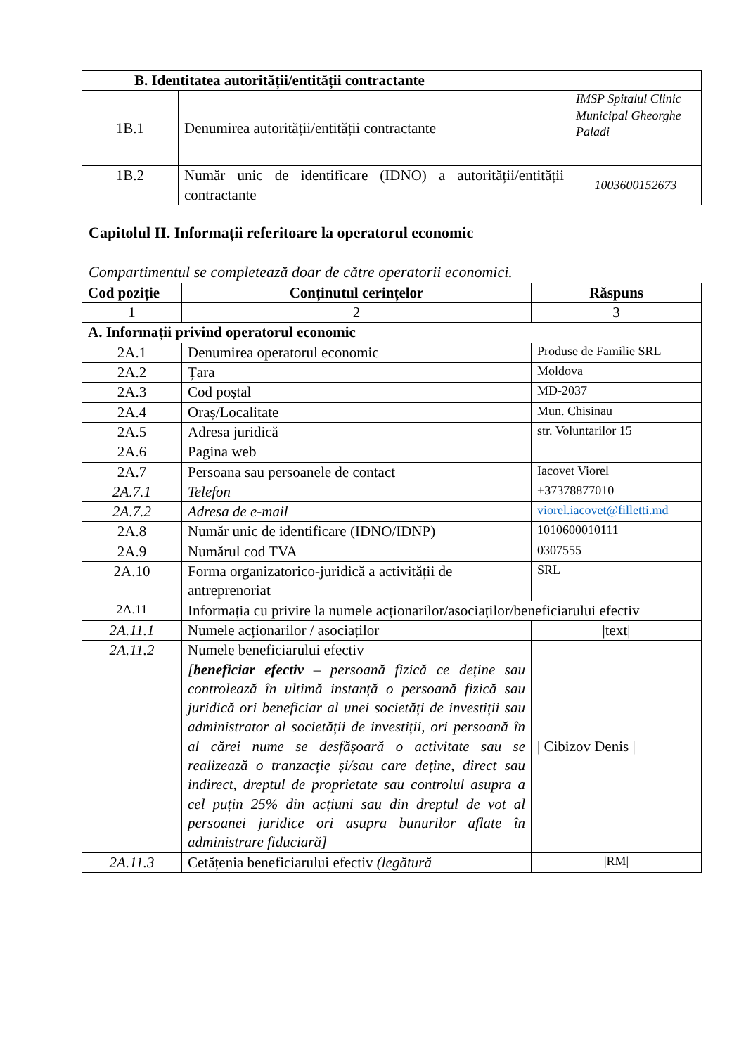| B. Identitatea autorității/entității contractante | | |
| --- | --- | --- |
| 1B.1 | Denumirea autorității/entității contractante | IMSP Spitalul Clinic Municipal Gheorghe Paladi |
| 1B.2 | Număr unic de identificare (IDNO) a autorității/entității contractante | 1003600152673 |
Capitolul II. Informații referitoare la operatorul economic
Compartimentul se completează doar de către operatorii economici.
| Cod poziție | Conținutul cerințelor | Răspuns |
| --- | --- | --- |
| 1 | 2 | 3 |
| A. Informații privind operatorul economic | | |
| 2A.1 | Denumirea operatorul economic | Produse de Familie SRL |
| 2A.2 | Țara | Moldova |
| 2A.3 | Cod poștal | MD-2037 |
| 2A.4 | Oraș/Localitate | Mun. Chisinau |
| 2A.5 | Adresa juridică | str. Voluntarilor 15 |
| 2A.6 | Pagina web | |
| 2A.7 | Persoana sau persoanele de contact | Iacovet Viorel |
| 2A.7.1 | Telefon | +37378877010 |
| 2A.7.2 | Adresa de e-mail | viorel.iacovet@filletti.md |
| 2A.8 | Număr unic de identificare (IDNO/IDNP) | 1010600010111 |
| 2A.9 | Numărul cod TVA | 0307555 |
| 2A.10 | Forma organizatorico-juridică a activității de antreprenoriat | SRL |
| 2A.11 | Informația cu privire la numele acționarilor/asociaților/beneficiarului efectiv | |
| 2A.11.1 | Numele acționarilor / asociaților | /text/ |
| 2A.11.2 | Numele beneficiarului efectiv [ beneficiar efectiv – persoană fizică ce deține sau controlează în ultimă instanță o persoană fizică sau juridică ori beneficiar al unei societăți de investiții sau administrator al societății de investiții, ori persoană în al cărei nume se desfășoară o activitate sau se realizează o tranzacție și/sau care deține, direct sau indirect, dreptul de proprietate sau controlul asupra a cel puțin 25% din acțiuni sau din dreptul de vot al persoanei juridice ori asupra bunurilor aflate în administrare fiduciară] | / Cibizov Denis / |
| 2A.11.3 | Cetățenia beneficiarului efectiv (legătură | /RM/ |